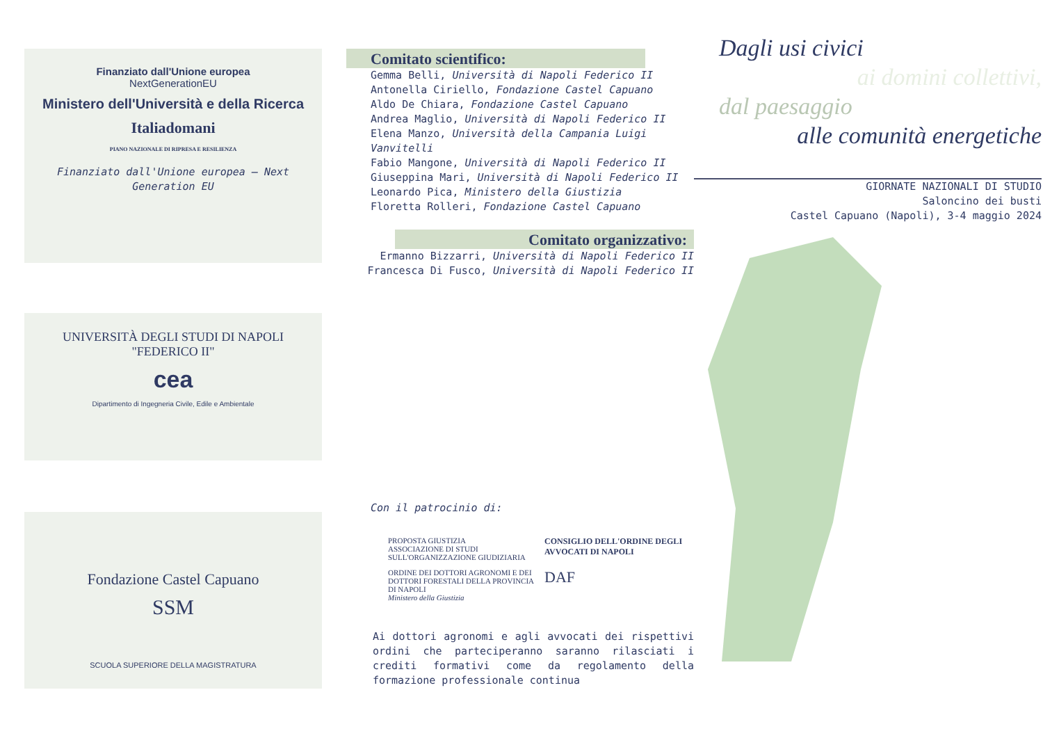Finanziato dall'Unione europea
NextGenerationEU
Ministero dell'Università e della Ricerca
Italiadomani
PIANO NAZIONALE DI RIPRESA E RESILIENZA
Finanziato dall'Unione europea – Next Generation EU
UNIVERSITÀ DEGLI STUDI DI NAPOLI "FEDERICO II"
cea
Dipartimento di Ingegneria Civile, Edile e Ambientale
Fondazione Castel Capuano
SSM
SCUOLA SUPERIORE DELLA MAGISTRATURA
Comitato scientifico:
Gemma Belli, Università di Napoli Federico II
Antonella Ciriello, Fondazione Castel Capuano
Aldo De Chiara, Fondazione Castel Capuano
Andrea Maglio, Università di Napoli Federico II
Elena Manzo, Università della Campania Luigi Vanvitelli
Fabio Mangone, Università di Napoli Federico II
Giuseppina Mari, Università di Napoli Federico II
Leonardo Pica, Ministero della Giustizia
Floretta Rolleri, Fondazione Castel Capuano
Comitato organizzativo:
Ermanno Bizzarri, Università di Napoli Federico II
Francesca Di Fusco, Università di Napoli Federico II
Con il patrocinio di:
PROPOSTA GIUSTIZIA
ASSOCIAZIONE DI STUDI SULL'ORGANIZZAZIONE GIUDIZIARIA
CONSIGLIO DELL'ORDINE DEGLI AVVOCATI DI NAPOLI
ORDINE DEI DOTTORI AGRONOMI E DEI DOTTORI FORESTALI DELLA PROVINCIA DI NAPOLI
Ministero della Giustizia
DAF
Ai dottori agronomi e agli avvocati dei rispettivi ordini che parteciperanno saranno rilasciati i crediti formativi come da regolamento della formazione professionale continua
Dagli usi civici
ai domini collettivi,
dal paesaggio
alle comunità energetiche
GIORNATE NAZIONALI DI STUDIO
Saloncino dei busti
Castel Capuano (Napoli), 3-4 maggio 2024